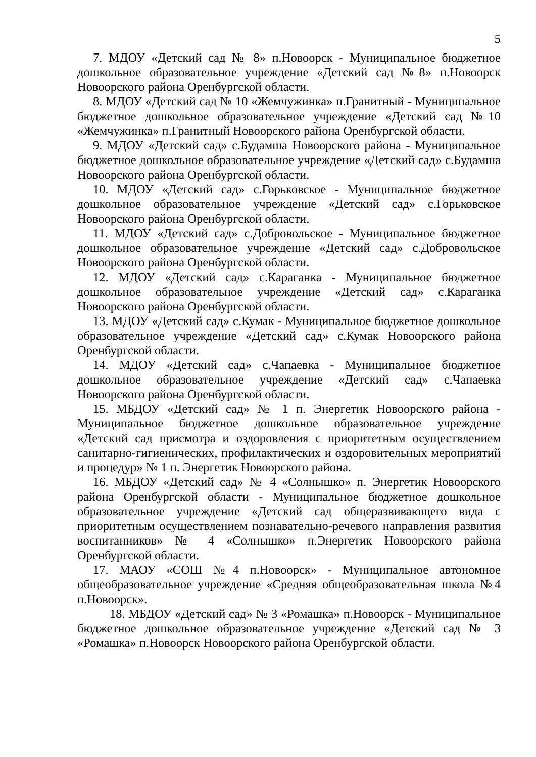5
7. МДОУ «Детский сад № 8» п.Новоорск - Муниципальное бюджетное дошкольное образовательное учреждение «Детский сад №8» п.Новоорск Новоорского района Оренбургской области.
8. МДОУ «Детский сад № 10 «Жемчужинка» п.Гранитный - Муниципальное бюджетное дошкольное образовательное учреждение «Детский сад №10 «Жемчужинка» п.Гранитный Новоорского района Оренбургской области.
9. МДОУ «Детский сад» с.Будамша Новоорского района - Муниципальное бюджетное дошкольное образовательное учреждение «Детский сад» с.Будамша Новоорского района Оренбургской области.
10. МДОУ «Детский сад» с.Горьковское - Муниципальное бюджетное дошкольное образовательное учреждение «Детский сад» с.Горьковское Новоорского района Оренбургской области.
11. МДОУ «Детский сад» с.Добровольское - Муниципальное бюджетное дошкольное образовательное учреждение «Детский сад» с.Добровольское Новоорского района Оренбургской области.
12. МДОУ «Детский сад» с.Караганка - Муниципальное бюджетное дошкольное образовательное учреждение «Детский сад» с.Караганка Новоорского района Оренбургской области.
13. МДОУ «Детский сад» с.Кумак - Муниципальное бюджетное дошкольное образовательное учреждение «Детский сад» с.Кумак Новоорского района Оренбургской области.
14. МДОУ «Детский сад» с.Чапаевка - Муниципальное бюджетное дошкольное образовательное учреждение «Детский сад» с.Чапаевка Новоорского района Оренбургской области.
15. МБДОУ «Детский сад» № 1 п. Энергетик Новоорского района - Муниципальное бюджетное дошкольное образовательное учреждение «Детский сад присмотра и оздоровления с приоритетным осуществлением санитарно-гигиенических, профилактических и оздоровительных мероприятий и процедур» № 1 п. Энергетик Новоорского района.
16. МБДОУ «Детский сад» № 4 «Солнышко» п. Энергетик Новоорского района Оренбургской области - Муниципальное бюджетное дошкольное образовательное учреждение «Детский сад общеразвивающего вида с приоритетным осуществлением познавательно-речевого направления развития воспитанников» № 4 «Солнышко» п.Энергетик Новоорского района Оренбургской области.
17. МАОУ «СОШ №4 п.Новоорск» - Муниципальное автономное общеобразовательное учреждение «Средняя общеобразовательная школа №4 п.Новоорск».
18. МБДОУ «Детский сад» № 3 «Ромашка» п.Новоорск - Муниципальное бюджетное дошкольное образовательное учреждение «Детский сад № 3 «Ромашка» п.Новоорск Новоорского района Оренбургской области.